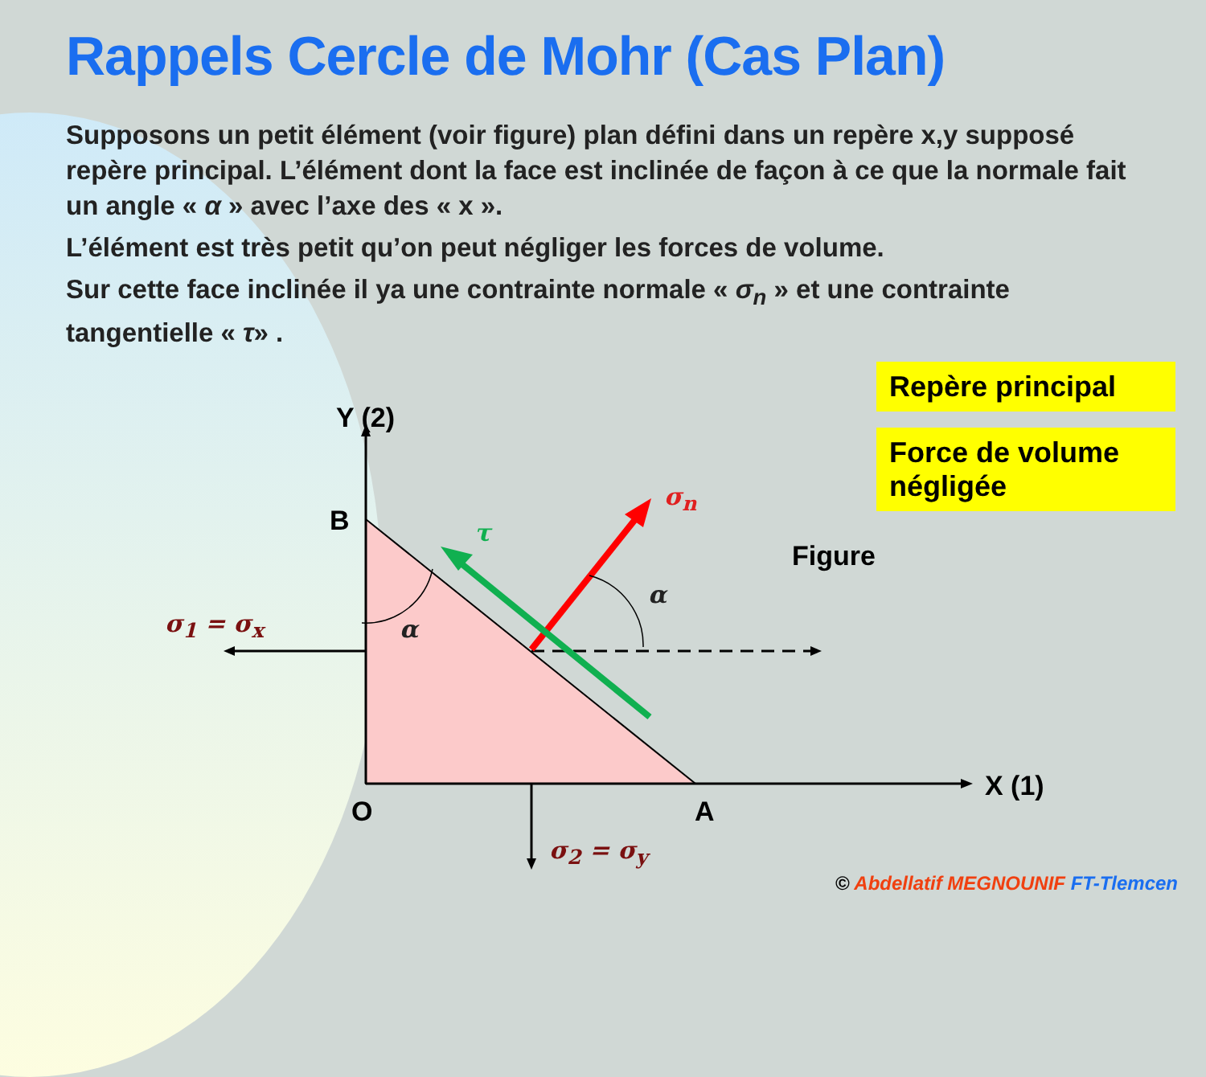Rappels Cercle de Mohr (Cas Plan)
Supposons un petit élément (voir figure) plan défini dans un repère x,y supposé repère principal. L’élément dont la face est inclinée de façon à ce que la normale fait un angle « α » avec l’axe des « x ».
L’élément est très petit qu’on peut négliger les forces de volume.
Sur cette face inclinée il ya une contrainte normale « σ<sub>n</sub> » et une contrainte tangentielle « τ» .
Repère principal
Force de volume négligée
Y (2)
B
O A
X (1)
Figure
σ<sub>1</sub> = σ<sub>x</sub>
σ<sub>2</sub> = σ<sub>y</sub>
σ<sub>n</sub>
τ
α
α
© Abdellatif MEGNOUNIF FT-Tlemcen